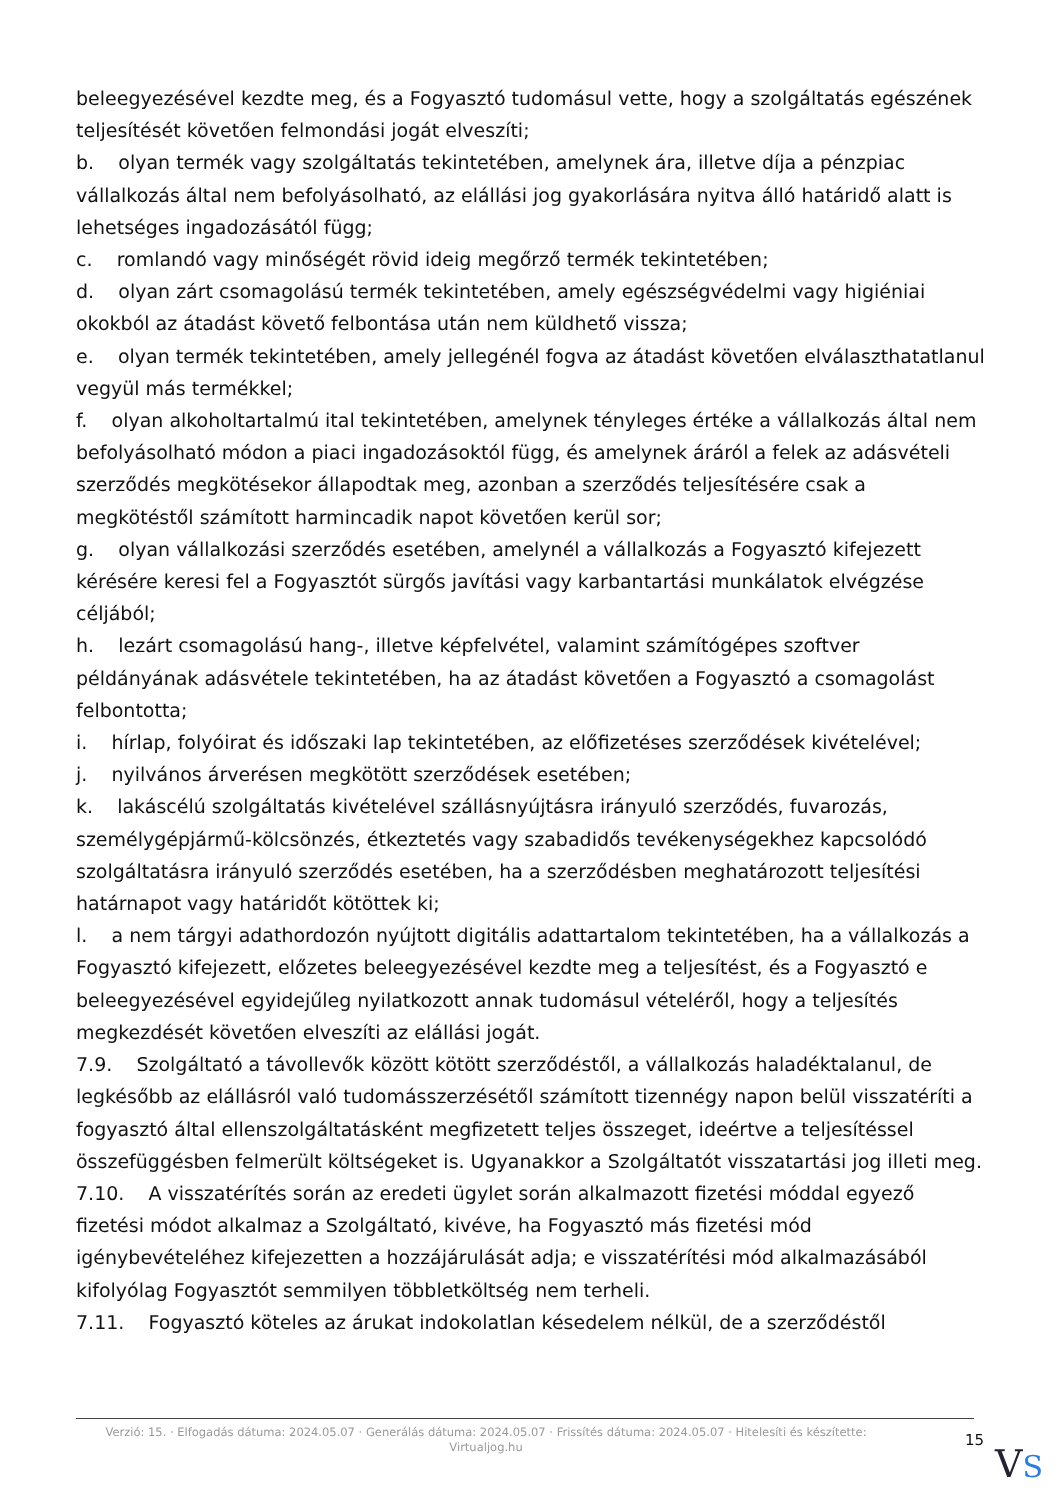beleegyezésével kezdte meg, és a Fogyasztó tudomásul vette, hogy a szolgáltatás egészének teljesítését követően felmondási jogát elveszíti;
b. olyan termék vagy szolgáltatás tekintetében, amelynek ára, illetve díja a pénzpiac vállalkozás által nem befolyásolható, az elállási jog gyakorlására nyitva álló határidő alatt is lehetséges ingadozásától függ;
c. romlandó vagy minőségét rövid ideig megőrző termék tekintetében;
d. olyan zárt csomagolású termék tekintetében, amely egészségvédelmi vagy higiéniai okokból az átadást követő felbontása után nem küldhető vissza;
e. olyan termék tekintetében, amely jellegénél fogva az átadást követően elválaszthatatlanul vegyül más termékkel;
f. olyan alkoholtartalmú ital tekintetében, amelynek tényleges értéke a vállalkozás által nem befolyásolható módon a piaci ingadozásoktól függ, és amelynek áráról a felek az adásvételi szerződés megkötésekor állapodtak meg, azonban a szerződés teljesítésére csak a megkötéstől számított harmincadik napot követően kerül sor;
g. olyan vállalkozási szerződés esetében, amelynél a vállalkozás a Fogyasztó kifejezett kérésére keresi fel a Fogyasztót sürgős javítási vagy karbantartási munkálatok elvégzése céljából;
h. lezárt csomagolású hang-, illetve képfelvétel, valamint számítógépes szoftver példányának adásvétele tekintetében, ha az átadást követően a Fogyasztó a csomagolást felbontotta;
i. hírlap, folyóirat és időszaki lap tekintetében, az előfizetéses szerződések kivételével;
j. nyilvános árverésen megkötött szerződések esetében;
k. lakáscélú szolgáltatás kivételével szállásnyújtásra irányuló szerződés, fuvarozás, személygépjármű-kölcsönzés, étkeztetés vagy szabadidős tevékenységekhez kapcsolódó szolgáltatásra irányuló szerződés esetében, ha a szerződésben meghatározott teljesítési határnapot vagy határidőt kötöttek ki;
l. a nem tárgyi adathordozón nyújtott digitális adattartalom tekintetében, ha a vállalkozás a Fogyasztó kifejezett, előzetes beleegyezésével kezdte meg a teljesítést, és a Fogyasztó e beleegyezésével egyidejűleg nyilatkozott annak tudomásul vételéről, hogy a teljesítés megkezdését követően elveszíti az elállási jogát.
7.9. Szolgáltató a távollevők között kötött szerződéstől, a vállalkozás haladéktalanul, de legkésőbb az elállásról való tudomásszerzésétől számított tizennégy napon belül visszatéríti a fogyasztó által ellenszolgáltatásként megfizetett teljes összeget, ideértve a teljesítéssel összefüggésben felmerült költségeket is. Ugyanakkor a Szolgáltatót visszatartási jog illeti meg.
7.10. A visszatérítés során az eredeti ügylet során alkalmazott fizetési móddal egyező fizetési módot alkalmaz a Szolgáltató, kivéve, ha Fogyasztó más fizetési mód igénybevételéhez kifejezetten a hozzájárulását adja; e visszatérítési mód alkalmazásából kifolyólag Fogyasztót semmilyen többletköltség nem terheli.
7.11. Fogyasztó köteles az árukat indokolatlan késedelem nélkül, de a szerződéstől
Verzió: 15. · Elfogadás dátuma: 2024.05.07 · Generálás dátuma: 2024.05.07 · Frissítés dátuma: 2024.05.07 · Hitelesíti és készítette: Virtualjog.hu
15
VS